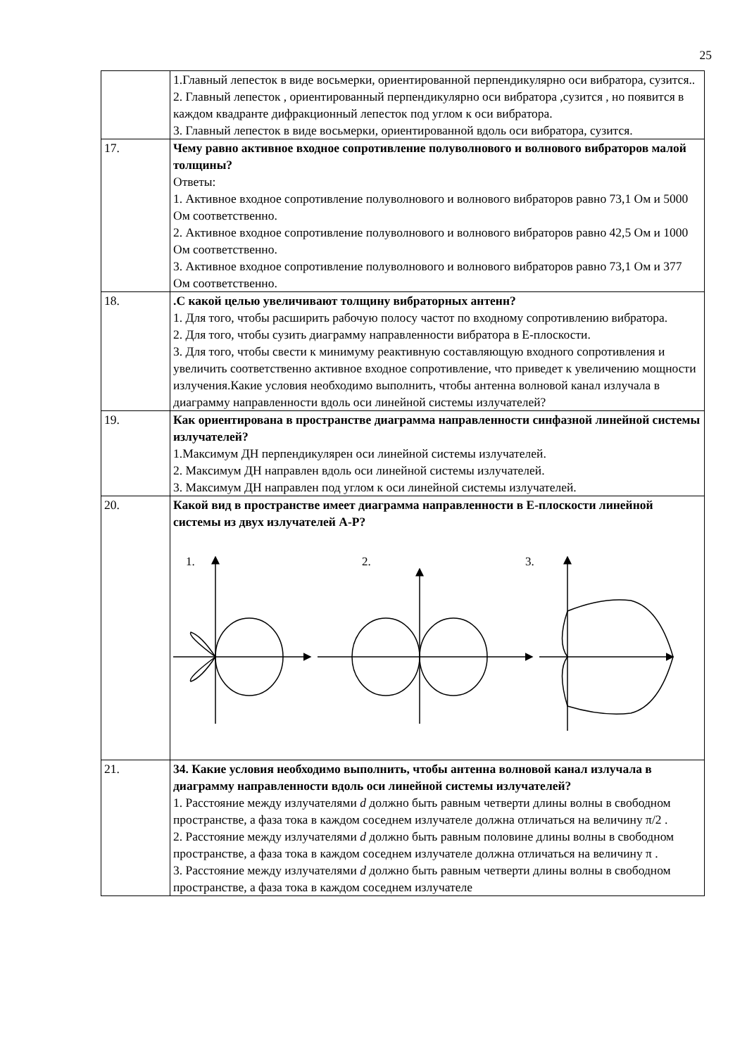25
| | 1.Главный лепесток в виде восьмерки, ориентированной перпендикулярно оси вибратора, сузится.. 2. Главный лепесток , ориентированный перпендикулярно оси вибратора ,сузится , но появится в каждом квадранте дифракционный лепесток под углом к оси вибратора. 3. Главный лепесток в виде восьмерки, ориентированной вдоль оси вибратора, сузится. |
| 17. | Чему равно активное входное сопротивление полуволнового и волнового вибраторов малой толщины? Ответы: 1. Активное входное сопротивление полуволнового и волнового вибраторов равно 73,1 Ом и 5000 Ом соответственно. 2. Активное входное сопротивление полуволнового и волнового вибраторов равно 42,5 Ом и 1000 Ом соответственно. 3. Активное входное сопротивление полуволнового и волнового вибраторов равно 73,1 Ом и 377 Ом соответственно. |
| 18. | .С какой целью увеличивают толщину вибраторных антенн? 1. Для того, чтобы расширить рабочую полосу частот по входному сопротивлению вибратора. 2. Для того, чтобы сузить диаграмму направленности вибратора в Е-плоскости. 3. Для того, чтобы свести к минимуму реактивную составляющую входного сопротивления и увеличить соответственно активное входное сопротивление, что приведет к увеличению мощности излучения.Какие условия необходимо выполнить, чтобы антенна волновой канал излучала в диаграмму направленности вдоль оси линейной системы излучателей? |
| 19. | Как ориентирована в пространстве диаграмма направленности синфазной линейной системы излучателей? 1.Максимум ДН перпендикулярен оси линейной системы излучателей. 2. Максимум ДН направлен вдоль оси линейной системы излучателей. 3. Максимум ДН направлен под углом к оси линейной системы излучателей. |
| 20. | Какой вид в пространстве имеет диаграмма направленности в Е-плоскости линейной системы из двух излучателей А-Р? 1. 2. 3. |
| 21. | 34. Какие условия необходимо выполнить, чтобы антенна волновой канал излучала в диаграмму направленности вдоль оси линейной системы излучателей? 1. Расстояние между излучателями d должно быть равным четверти длины волны в свободном пространстве, а фаза тока в каждом соседнем излучателе должна отличаться на величину π/2 . 2. Расстояние между излучателями d должно быть равным половине длины волны в свободном пространстве, а фаза тока в каждом соседнем излучателе должна отличаться на величину π . 3. Расстояние между излучателями d должно быть равным четверти длины волны в свободном пространстве, а фаза тока в каждом соседнем излучателе |